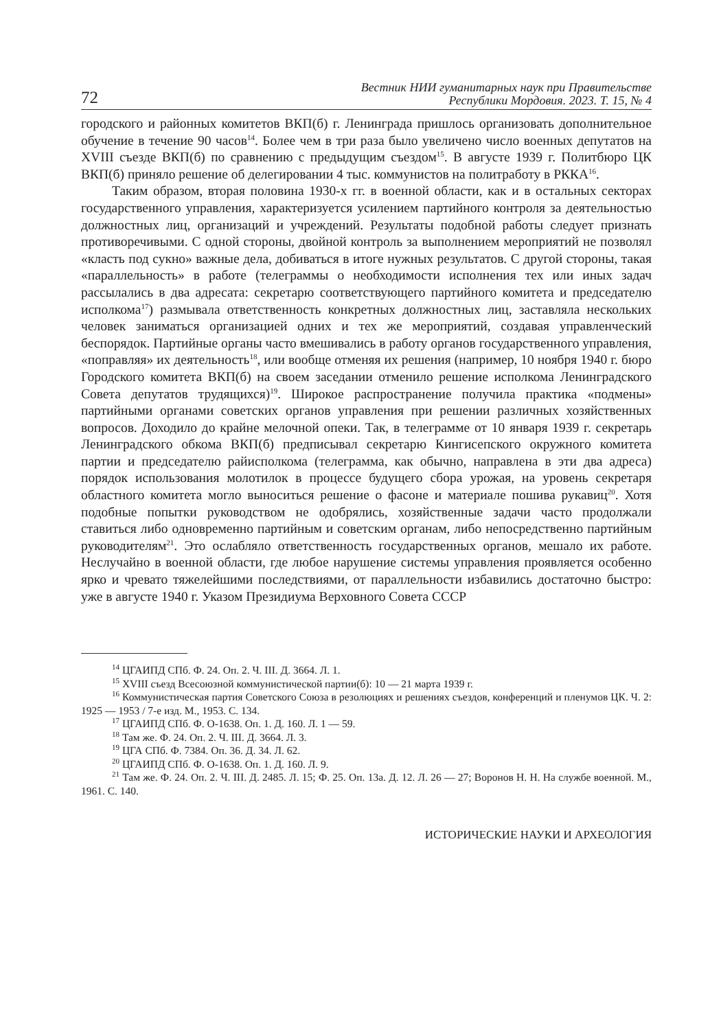72
Вестник НИИ гуманитарных наук при Правительстве
Республики Мордовия. 2023. Т. 15, № 4
городского и районных комитетов ВКП(б) г. Ленинграда пришлось организовать дополнительное обучение в течение 90 часов<sup>14</sup>. Более чем в три раза было увеличено число военных депутатов на XVIII съезде ВКП(б) по сравнению с предыдущим съездом<sup>15</sup>. В августе 1939 г. Политбюро ЦК ВКП(б) приняло решение об делегировании 4 тыс. коммунистов на политработу в РККА<sup>16</sup>.
Таким образом, вторая половина 1930-х гг. в военной области, как и в остальных секторах государственного управления, характеризуется усилением партийного контроля за деятельностью должностных лиц, организаций и учреждений. Результаты подобной работы следует признать противоречивыми. С одной стороны, двойной контроль за выполнением мероприятий не позволял «класть под сукно» важные дела, добиваться в итоге нужных результатов. С другой стороны, такая «параллельность» в работе (телеграммы о необходимости исполнения тех или иных задач рассылались в два адресата: секретарю соответствующего партийного комитета и председателю исполкома<sup>17</sup>) размывала ответственность конкретных должностных лиц, заставляла нескольких человек заниматься организацией одних и тех же мероприятий, создавая управленческий беспорядок. Партийные органы часто вмешивались в работу органов государственного управления, «поправляя» их деятельность<sup>18</sup>, или вообще отменяя их решения (например, 10 ноября 1940 г. бюро Городского комитета ВКП(б) на своем заседании отменило решение исполкома Ленинградского Совета депутатов трудящихся)<sup>19</sup>. Широкое распространение получила практика «подмены» партийными органами советских органов управления при решении различных хозяйственных вопросов. Доходило до крайне мелочной опеки. Так, в телеграмме от 10 января 1939 г. секретарь Ленинградского обкома ВКП(б) предписывал секретарю Кингисепского окружного комитета партии и председателю райисполкома (телеграмма, как обычно, направлена в эти два адреса) порядок использования молотилок в процессе будущего сбора урожая, на уровень секретаря областного комитета могло выноситься решение о фасоне и материале пошива рукавиц<sup>20</sup>. Хотя подобные попытки руководством не одобрялись, хозяйственные задачи часто продолжали ставиться либо одновременно партийным и советским органам, либо непосредственно партийным руководителям<sup>21</sup>. Это ослабляло ответственность государственных органов, мешало их работе. Неслучайно в военной области, где любое нарушение системы управления проявляется особенно ярко и чревато тяжелейшими последствиями, от параллельности избавились достаточно быстро: уже в августе 1940 г. Указом Президиума Верховного Совета СССР
<sup>14</sup> ЦГАИПД СПб. Ф. 24. Оп. 2. Ч. III. Д. 3664. Л. 1.
<sup>15</sup> XVIII съезд Всесоюзной коммунистической партии(б): 10 — 21 марта 1939 г.
<sup>16</sup> Коммунистическая партия Советского Союза в резолюциях и решениях съездов, конференций и пленумов ЦК. Ч. 2: 1925 — 1953 / 7-е изд. М., 1953. С. 134.
<sup>17</sup> ЦГАИПД СПб. Ф. О-1638. Оп. 1. Д. 160. Л. 1 — 59.
<sup>18</sup> Там же. Ф. 24. Оп. 2. Ч. III. Д. 3664. Л. 3.
<sup>19</sup> ЦГА СПб. Ф. 7384. Оп. 36. Д. 34. Л. 62.
<sup>20</sup> ЦГАИПД СПб. Ф. О-1638. Оп. 1. Д. 160. Л. 9.
<sup>21</sup> Там же. Ф. 24. Оп. 2. Ч. III. Д. 2485. Л. 15; Ф. 25. Оп. 13а. Д. 12. Л. 26 — 27; Воронов Н. Н. На службе военной. М., 1961. С. 140.
ИСТОРИЧЕСКИЕ НАУКИ И АРХЕОЛОГИЯ